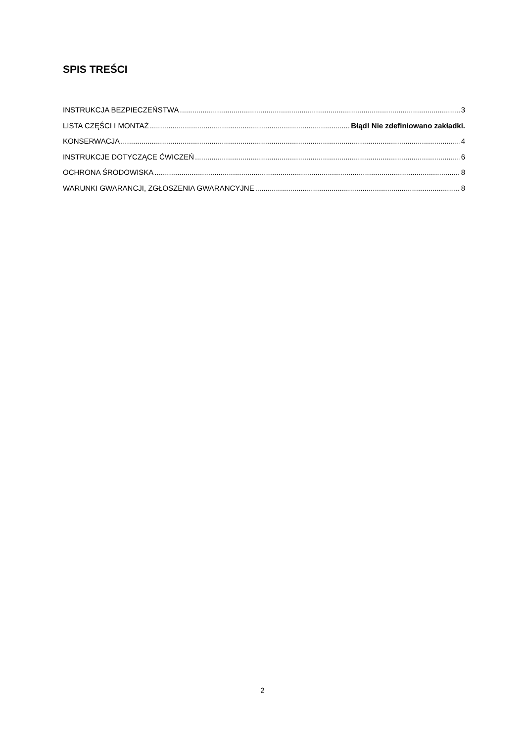SPIS TREŚCI
INSTRUKCJA BEZPIECZEŃSTWA 3
LISTA CZĘŚCI I MONTAŻ Błąd! Nie zdefiniowano zakładki.
KONSERWACJA 4
INSTRUKCJE DOTYCZĄCE ĆWICZEŃ 6
OCHRONA ŚRODOWISKA 8
WARUNKI GWARANCJI, ZGŁOSZENIA GWARANCYJNE 8
2